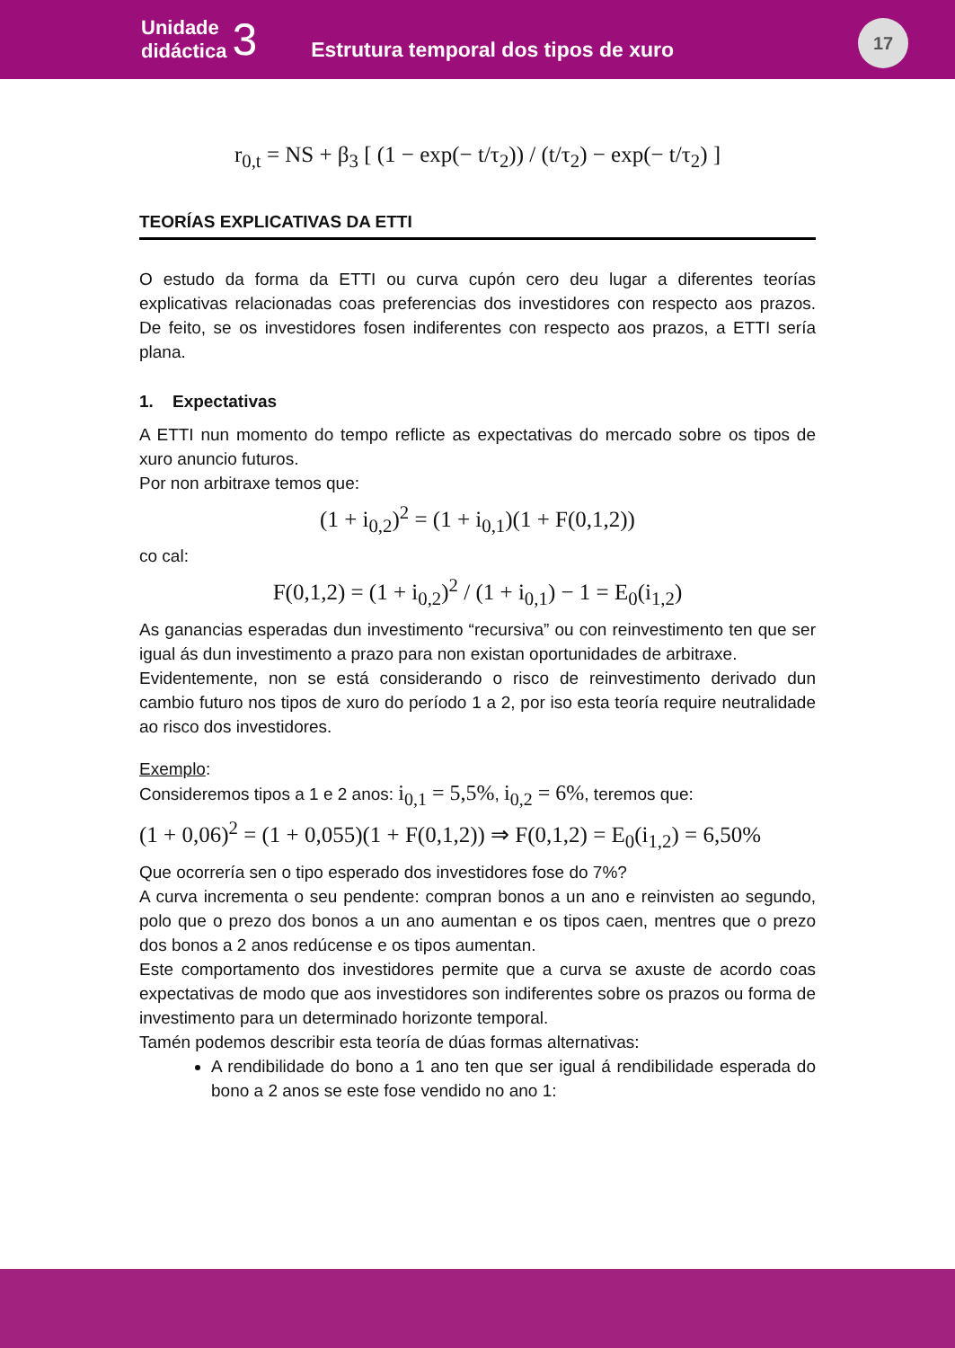Unidade
didáctica
3
Estrutura temporal dos tipos de xuro
17
r<sub>0,t</sub> = NS + β<sub>3</sub> [ (1 − exp(− t/τ<sub>2</sub>)) / (t/τ<sub>2</sub>) − exp(− t/τ<sub>2</sub>) ]
TEORÍAS EXPLICATIVAS DA ETTI
O estudo da forma da ETTI ou curva cupón cero deu lugar a diferentes teorías explicativas relacionadas coas preferencias dos investidores con respecto aos prazos. De feito, se os investidores fosen indiferentes con respecto aos prazos, a ETTI sería plana.
1. Expectativas
A ETTI nun momento do tempo reflicte as expectativas do mercado sobre os tipos de xuro anuncio futuros.
Por non arbitraxe temos que:
(1 + i<sub>0,2</sub>)<sup>2</sup> = (1 + i<sub>0,1</sub>)(1 + F(0,1,2))
co cal:
F(0,1,2) = (1 + i<sub>0,2</sub>)<sup>2</sup> / (1 + i<sub>0,1</sub>) − 1 = E<sub>0</sub>(i<sub>1,2</sub>)
As ganancias esperadas dun investimento “recursiva” ou con reinvestimento ten que ser igual ás dun investimento a prazo para non existan oportunidades de arbitraxe.
Evidentemente, non se está considerando o risco de reinvestimento derivado dun cambio futuro nos tipos de xuro do período 1 a 2, por iso esta teoría require neutralidade ao risco dos investidores.
Exemplo:
Consideremos tipos a 1 e 2 anos: i<sub>0,1</sub> = 5,5%, i<sub>0,2</sub> = 6%, teremos que:
(1 + 0,06)<sup>2</sup> = (1 + 0,055)(1 + F(0,1,2)) ⇒ F(0,1,2) = E<sub>0</sub>(i<sub>1,2</sub>) = 6,50%
Que ocorrería sen o tipo esperado dos investidores fose do 7%?
A curva incrementa o seu pendente: compran bonos a un ano e reinvisten ao segundo, polo que o prezo dos bonos a un ano aumentan e os tipos caen, mentres que o prezo dos bonos a 2 anos redúcense e os tipos aumentan.
Este comportamento dos investidores permite que a curva se axuste de acordo coas expectativas de modo que aos investidores son indiferentes sobre os prazos ou forma de investimento para un determinado horizonte temporal.
Tamén podemos describir esta teoría de dúas formas alternativas:
A rendibilidade do bono a 1 ano ten que ser igual á rendibilidade esperada do bono a 2 anos se este fose vendido no ano 1: